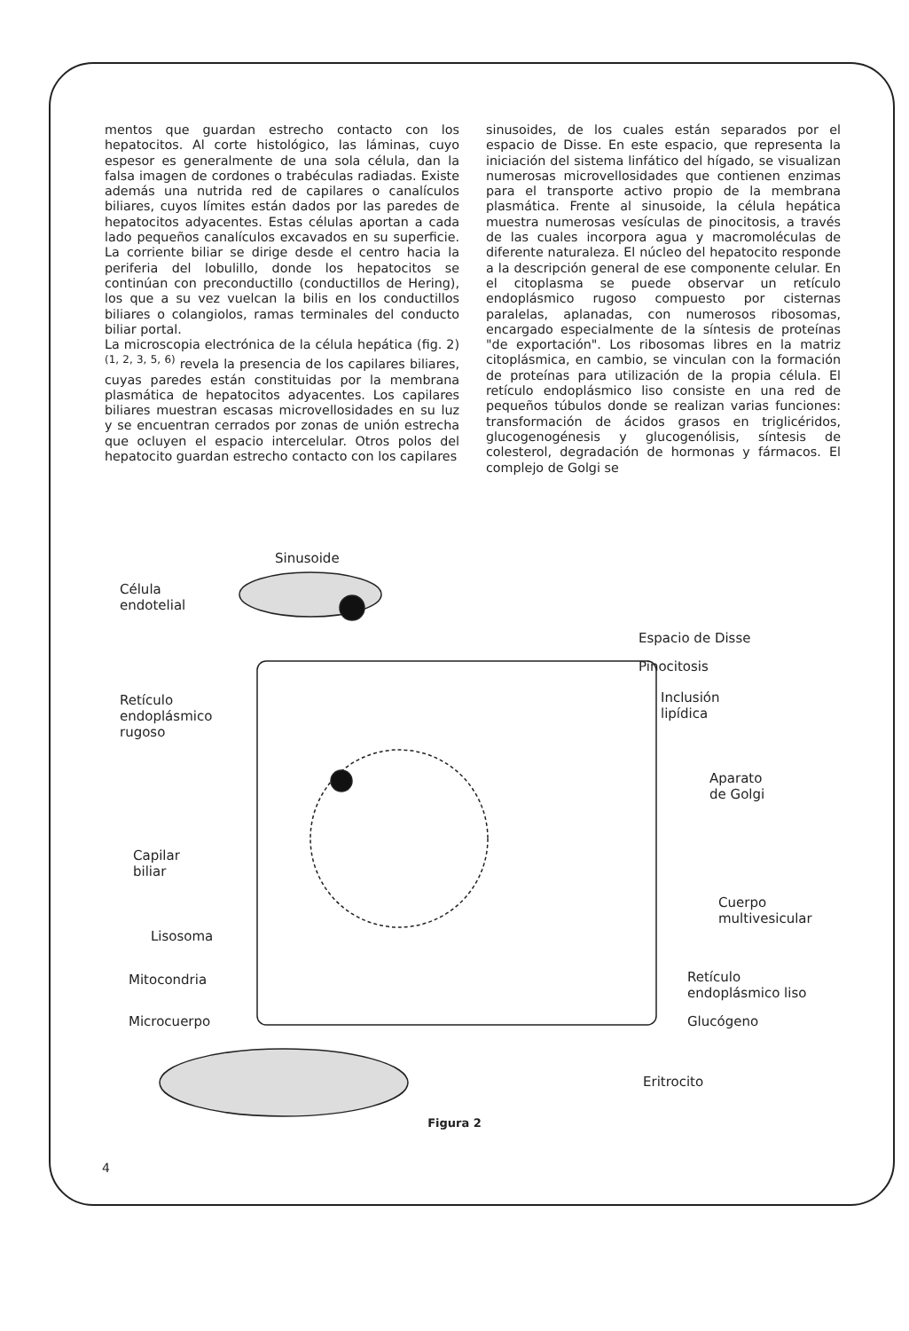mentos que guardan estrecho contacto con los hepatocitos. Al corte histológico, las láminas, cuyo espesor es generalmente de una sola célula, dan la falsa imagen de cordones o trabéculas radiadas. Existe además una nutrida red de capilares o canalículos biliares, cuyos límites están dados por las paredes de hepatocitos adyacentes. Estas células aportan a cada lado pequeños canalículos excavados en su superficie. La corriente biliar se dirige desde el centro hacia la periferia del lobulillo, donde los hepatocitos se continúan con preconductillo (conductillos de Hering), los que a su vez vuelcan la bilis en los conductillos biliares o colangiolos, ramas terminales del conducto biliar portal.
La microscopia electrónica de la célula hepática (fig. 2)<sup>(1, 2, 3, 5, 6)</sup> revela la presencia de los capilares biliares, cuyas paredes están constituidas por la membrana plasmática de hepatocitos adyacentes. Los capilares biliares muestran escasas microvellosidades en su luz y se encuentran cerrados por zonas de unión estrecha que ocluyen el espacio intercelular. Otros polos del hepatocito guardan estrecho contacto con los capilares
sinusoides, de los cuales están separados por el espacio de Disse. En este espacio, que representa la iniciación del sistema linfático del hígado, se visualizan numerosas microvellosidades que contienen enzimas para el transporte activo propio de la membrana plasmática. Frente al sinusoide, la célula hepática muestra numerosas vesículas de pinocitosis, a través de las cuales incorpora agua y macromoléculas de diferente naturaleza. El núcleo del hepatocito responde a la descripción general de ese componente celular. En el citoplasma se puede observar un retículo endoplásmico rugoso compuesto por cisternas paralelas, aplanadas, con numerosos ribosomas, encargado especialmente de la síntesis de proteínas "de exportación". Los ribosomas libres en la matriz citoplásmica, en cambio, se vinculan con la formación de proteínas para utilización de la propia célula. El retículo endoplásmico liso consiste en una red de pequeños túbulos donde se realizan varias funciones: transformación de ácidos grasos en triglicéridos, glucogenogénesis y glucogenólisis, síntesis de colesterol, degradación de hormonas y fármacos. El complejo de Golgi se
Sinusoide
Célula
endotelial
Espacio de Disse
Pinocitosis
Retículo
endoplásmico
rugoso
Inclusión
lipídica
Aparato
de Golgi
Capilar
biliar
Cuerpo
multivesicular
Lisosoma
Mitocondria
Retículo
endoplásmico liso
Microcuerpo Glucógeno
Eritrocito
Figura 2
4